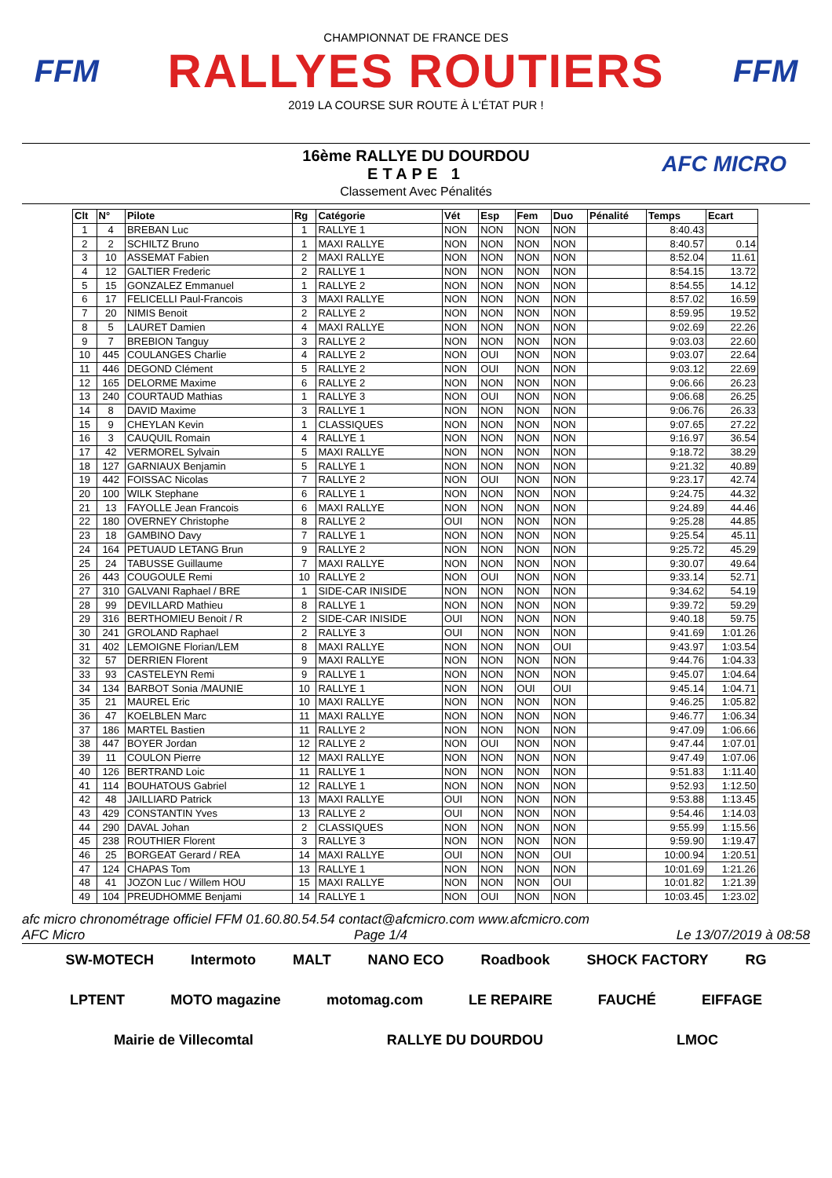FFM
CHAMPIONNAT DE FRANCE DES
RALLYES ROUTIERS
2019 LA COURSE SUR ROUTE À L'ÉTAT PUR !
FFM
16ème RALLYE DU DOURDOU
ETAPE 1
Classement Avec Pénalités
AFC MICRO
| Clt | N° | Pilote | Rg | Catégorie | Vét | Esp | Fem | Duo | Pénalité | Temps | Ecart |
| --- | --- | --- | --- | --- | --- | --- | --- | --- | --- | --- | --- |
| 1 | 4 | BREBAN Luc | 1 | RALLYE 1 | NON | NON | NON | NON | | 8:40.43 | |
| 2 | 2 | SCHILTZ Bruno | 1 | MAXI RALLYE | NON | NON | NON | NON | | 8:40.57 | 0.14 |
| 3 | 10 | ASSEMAT Fabien | 2 | MAXI RALLYE | NON | NON | NON | NON | | 8:52.04 | 11.61 |
| 4 | 12 | GALTIER Frederic | 2 | RALLYE 1 | NON | NON | NON | NON | | 8:54.15 | 13.72 |
| 5 | 15 | GONZALEZ Emmanuel | 1 | RALLYE 2 | NON | NON | NON | NON | | 8:54.55 | 14.12 |
| 6 | 17 | FELICELLI Paul-Francois | 3 | MAXI RALLYE | NON | NON | NON | NON | | 8:57.02 | 16.59 |
| 7 | 20 | NIMIS Benoit | 2 | RALLYE 2 | NON | NON | NON | NON | | 8:59.95 | 19.52 |
| 8 | 5 | LAURET Damien | 4 | MAXI RALLYE | NON | NON | NON | NON | | 9:02.69 | 22.26 |
| 9 | 7 | BREBION Tanguy | 3 | RALLYE 2 | NON | NON | NON | NON | | 9:03.03 | 22.60 |
| 10 | 445 | COULANGES Charlie | 4 | RALLYE 2 | NON | OUI | NON | NON | | 9:03.07 | 22.64 |
| 11 | 446 | DEGOND Clément | 5 | RALLYE 2 | NON | OUI | NON | NON | | 9:03.12 | 22.69 |
| 12 | 165 | DELORME Maxime | 6 | RALLYE 2 | NON | NON | NON | NON | | 9:06.66 | 26.23 |
| 13 | 240 | COURTAUD Mathias | 1 | RALLYE 3 | NON | OUI | NON | NON | | 9:06.68 | 26.25 |
| 14 | 8 | DAVID Maxime | 3 | RALLYE 1 | NON | NON | NON | NON | | 9:06.76 | 26.33 |
| 15 | 9 | CHEYLAN Kevin | 1 | CLASSIQUES | NON | NON | NON | NON | | 9:07.65 | 27.22 |
| 16 | 3 | CAUQUIL Romain | 4 | RALLYE 1 | NON | NON | NON | NON | | 9:16.97 | 36.54 |
| 17 | 42 | VERMOREL Sylvain | 5 | MAXI RALLYE | NON | NON | NON | NON | | 9:18.72 | 38.29 |
| 18 | 127 | GARNIAUX Benjamin | 5 | RALLYE 1 | NON | NON | NON | NON | | 9:21.32 | 40.89 |
| 19 | 442 | FOISSAC Nicolas | 7 | RALLYE 2 | NON | OUI | NON | NON | | 9:23.17 | 42.74 |
| 20 | 100 | WILK Stephane | 6 | RALLYE 1 | NON | NON | NON | NON | | 9:24.75 | 44.32 |
| 21 | 13 | FAYOLLE Jean Francois | 6 | MAXI RALLYE | NON | NON | NON | NON | | 9:24.89 | 44.46 |
| 22 | 180 | OVERNEY Christophe | 8 | RALLYE 2 | OUI | NON | NON | NON | | 9:25.28 | 44.85 |
| 23 | 18 | GAMBINO Davy | 7 | RALLYE 1 | NON | NON | NON | NON | | 9:25.54 | 45.11 |
| 24 | 164 | PETUAUD LETANG Brun | 9 | RALLYE 2 | NON | NON | NON | NON | | 9:25.72 | 45.29 |
| 25 | 24 | TABUSSE Guillaume | 7 | MAXI RALLYE | NON | NON | NON | NON | | 9:30.07 | 49.64 |
| 26 | 443 | COUGOULE Remi | 10 | RALLYE 2 | NON | OUI | NON | NON | | 9:33.14 | 52.71 |
| 27 | 310 | GALVANI Raphael / BRE | 1 | SIDE-CAR INISIDE | NON | NON | NON | NON | | 9:34.62 | 54.19 |
| 28 | 99 | DEVILLARD Mathieu | 8 | RALLYE 1 | NON | NON | NON | NON | | 9:39.72 | 59.29 |
| 29 | 316 | BERTHOMIEU Benoit / R | 2 | SIDE-CAR INISIDE | OUI | NON | NON | NON | | 9:40.18 | 59.75 |
| 30 | 241 | GROLAND Raphael | 2 | RALLYE 3 | OUI | NON | NON | NON | | 9:41.69 | 1:01.26 |
| 31 | 402 | LEMOIGNE Florian/LEM | 8 | MAXI RALLYE | NON | NON | NON | OUI | | 9:43.97 | 1:03.54 |
| 32 | 57 | DERRIEN Florent | 9 | MAXI RALLYE | NON | NON | NON | NON | | 9:44.76 | 1:04.33 |
| 33 | 93 | CASTELEYN Remi | 9 | RALLYE 1 | NON | NON | NON | NON | | 9:45.07 | 1:04.64 |
| 34 | 134 | BARBOT Sonia /MAUNIE | 10 | RALLYE 1 | NON | NON | OUI | OUI | | 9:45.14 | 1:04.71 |
| 35 | 21 | MAUREL Eric | 10 | MAXI RALLYE | NON | NON | NON | NON | | 9:46.25 | 1:05.82 |
| 36 | 47 | KOELBLEN Marc | 11 | MAXI RALLYE | NON | NON | NON | NON | | 9:46.77 | 1:06.34 |
| 37 | 186 | MARTEL Bastien | 11 | RALLYE 2 | NON | NON | NON | NON | | 9:47.09 | 1:06.66 |
| 38 | 447 | BOYER Jordan | 12 | RALLYE 2 | NON | OUI | NON | NON | | 9:47.44 | 1:07.01 |
| 39 | 11 | COULON Pierre | 12 | MAXI RALLYE | NON | NON | NON | NON | | 9:47.49 | 1:07.06 |
| 40 | 126 | BERTRAND Loic | 11 | RALLYE 1 | NON | NON | NON | NON | | 9:51.83 | 1:11.40 |
| 41 | 114 | BOUHATOUS Gabriel | 12 | RALLYE 1 | NON | NON | NON | NON | | 9:52.93 | 1:12.50 |
| 42 | 48 | JAILLIARD Patrick | 13 | MAXI RALLYE | OUI | NON | NON | NON | | 9:53.88 | 1:13.45 |
| 43 | 429 | CONSTANTIN Yves | 13 | RALLYE 2 | OUI | NON | NON | NON | | 9:54.46 | 1:14.03 |
| 44 | 290 | DAVAL Johan | 2 | CLASSIQUES | NON | NON | NON | NON | | 9:55.99 | 1:15.56 |
| 45 | 238 | ROUTHIER Florent | 3 | RALLYE 3 | NON | NON | NON | NON | | 9:59.90 | 1:19.47 |
| 46 | 25 | BORGEAT Gerard / REA | 14 | MAXI RALLYE | OUI | NON | NON | OUI | | 10:00.94 | 1:20.51 |
| 47 | 124 | CHAPAS Tom | 13 | RALLYE 1 | NON | NON | NON | NON | | 10:01.69 | 1:21.26 |
| 48 | 41 | JOZON Luc / Willem HOU | 15 | MAXI RALLYE | NON | NON | NON | OUI | | 10:01.82 | 1:21.39 |
| 49 | 104 | PREUDHOMME Benjami | 14 | RALLYE 1 | NON | OUI | NON | NON | | 10:03.45 | 1:23.02 |
afc micro chronométrage officiel FFM 01.60.80.54.54 contact@afcmicro.com www.afcmicro.com
AFC Micro Page 1/4 Le 13/07/2019 à 08:58
SW-MOTECH Intermoto MALT NANO ECO Roadbook SHOCK FACTORY RG LPTENT MOTO magazine motomag.com LE REPAIRE FAUCHÉ EIFFAGE Mairie de Villecomtal RALLYE DU DOURDOU LMOC